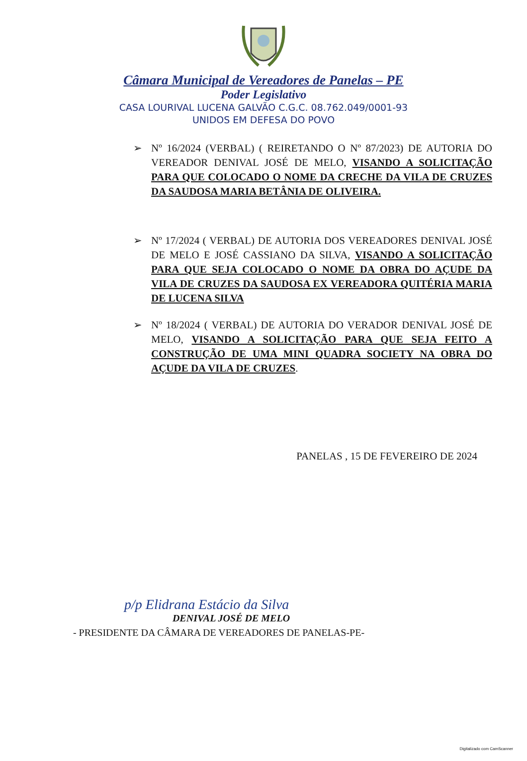Câmara Municipal de Vereadores de Panelas – PE
Poder Legislativo
CASA LOURIVAL LUCENA GALVÃO C.G.C. 08.762.049/0001-93
UNIDOS EM DEFESA DO POVO
➢ Nº 16/2024 (VERBAL) ( REIRETANDO O Nº 87/2023) DE AUTORIA DO VEREADOR DENIVAL JOSÉ DE MELO, VISANDO A SOLICITAÇÃO PARA QUE COLOCADO O NOME DA CRECHE DA VILA DE CRUZES DA SAUDOSA MARIA BETÂNIA DE OLIVEIRA.
➢ Nº 17/2024 ( VERBAL) DE AUTORIA DOS VEREADORES DENIVAL JOSÉ DE MELO E JOSÉ CASSIANO DA SILVA, VISANDO A SOLICITAÇÃO PARA QUE SEJA COLOCADO O NOME DA OBRA DO AÇUDE DA VILA DE CRUZES DA SAUDOSA EX VEREADORA QUITÉRIA MARIA DE LUCENA SILVA
➢ Nº 18/2024 ( VERBAL) DE AUTORIA DO VERADOR DENIVAL JOSÉ DE MELO, VISANDO A SOLICITAÇÃO PARA QUE SEJA FEITO A CONSTRUÇÃO DE UMA MINI QUADRA SOCIETY NA OBRA DO AÇUDE DA VILA DE CRUZES.
PANELAS , 15 DE FEVEREIRO DE 2024
p/p Elidrana Estácio da Silva
DENIVAL JOSÉ DE MELO
- PRESIDENTE DA CÂMARA DE VEREADORES DE PANELAS-PE-
Digitalizado com CamScanner